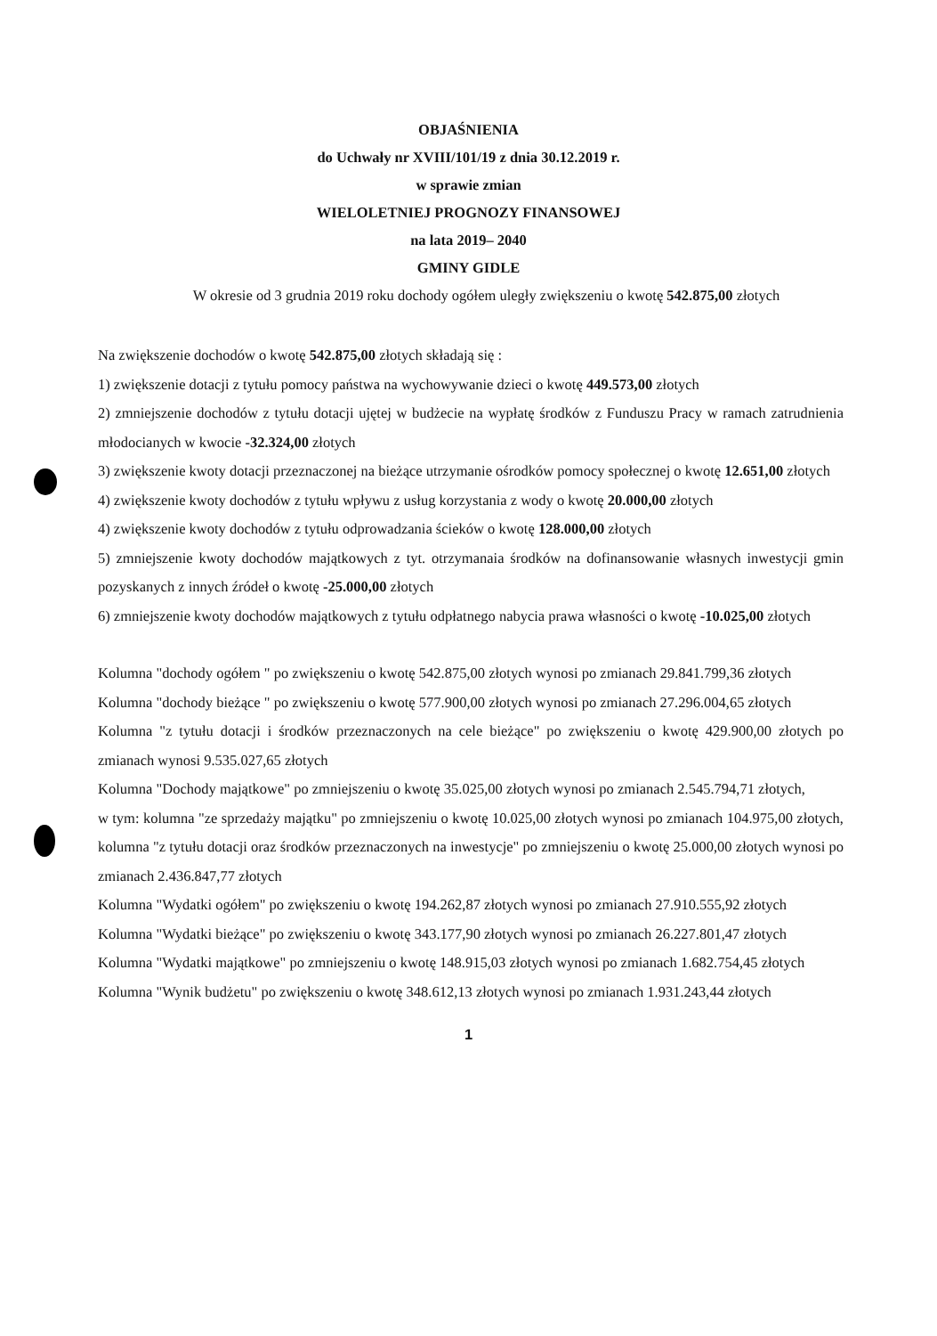OBJAŚNIENIA
do Uchwały nr XVIII/101/19 z dnia 30.12.2019 r.
w sprawie zmian
WIELOLETNIEJ PROGNOZY FINANSOWEJ
na lata 2019– 2040
GMINY GIDLE
W okresie od 3 grudnia 2019 roku dochody ogółem uległy zwiększeniu o kwotę 542.875,00 złotych
Na zwiększenie dochodów o kwotę 542.875,00 złotych składają się :
1) zwiększenie dotacji z tytułu pomocy państwa na wychowywanie dzieci o kwotę 449.573,00 złotych
2) zmniejszenie dochodów z tytułu dotacji ujętej w budżecie na wypłatę środków z Funduszu Pracy w ramach zatrudnienia młodocianych w kwocie -32.324,00 złotych
3) zwiększenie kwoty dotacji przeznaczonej na bieżące utrzymanie ośrodków pomocy społecznej o kwotę 12.651,00 złotych
4) zwiększenie kwoty dochodów z tytułu wpływu z usług korzystania z wody o kwotę 20.000,00 złotych
4) zwiększenie kwoty dochodów z tytułu odprowadzania ścieków o kwotę 128.000,00 złotych
5) zmniejszenie kwoty dochodów majątkowych z tyt. otrzymanaia środków na dofinansowanie własnych inwestycji gmin pozyskanych z innych źródeł o kwotę -25.000,00 złotych
6) zmniejszenie kwoty dochodów majątkowych z tytułu odpłatnego nabycia prawa własności o kwotę -10.025,00 złotych
Kolumna "dochody ogółem " po zwiększeniu o kwotę 542.875,00 złotych wynosi po zmianach 29.841.799,36 złotych
Kolumna "dochody bieżące " po zwiększeniu o kwotę 577.900,00 złotych wynosi po zmianach 27.296.004,65 złotych
Kolumna "z tytułu dotacji i środków przeznaczonych na cele bieżące" po zwiększeniu o kwotę 429.900,00 złotych po zmianach wynosi 9.535.027,65 złotych
Kolumna "Dochody majątkowe" po zmniejszeniu o kwotę 35.025,00 złotych wynosi po zmianach 2.545.794,71 złotych,
w tym: kolumna "ze sprzedaży majątku" po zmniejszeniu o kwotę 10.025,00 złotych wynosi po zmianach 104.975,00 złotych, kolumna "z tytułu dotacji oraz środków przeznaczonych na inwestycje" po zmniejszeniu o kwotę 25.000,00 złotych wynosi po zmianach 2.436.847,77 złotych
Kolumna "Wydatki ogółem" po zwiększeniu o kwotę 194.262,87 złotych wynosi po zmianach 27.910.555,92 złotych
Kolumna "Wydatki bieżące" po zwiększeniu o kwotę 343.177,90 złotych wynosi po zmianach 26.227.801,47 złotych
Kolumna "Wydatki majątkowe" po zmniejszeniu o kwotę 148.915,03 złotych wynosi po zmianach 1.682.754,45 złotych
Kolumna "Wynik budżetu" po zwiększeniu o kwotę 348.612,13 złotych wynosi po zmianach 1.931.243,44 złotych
1